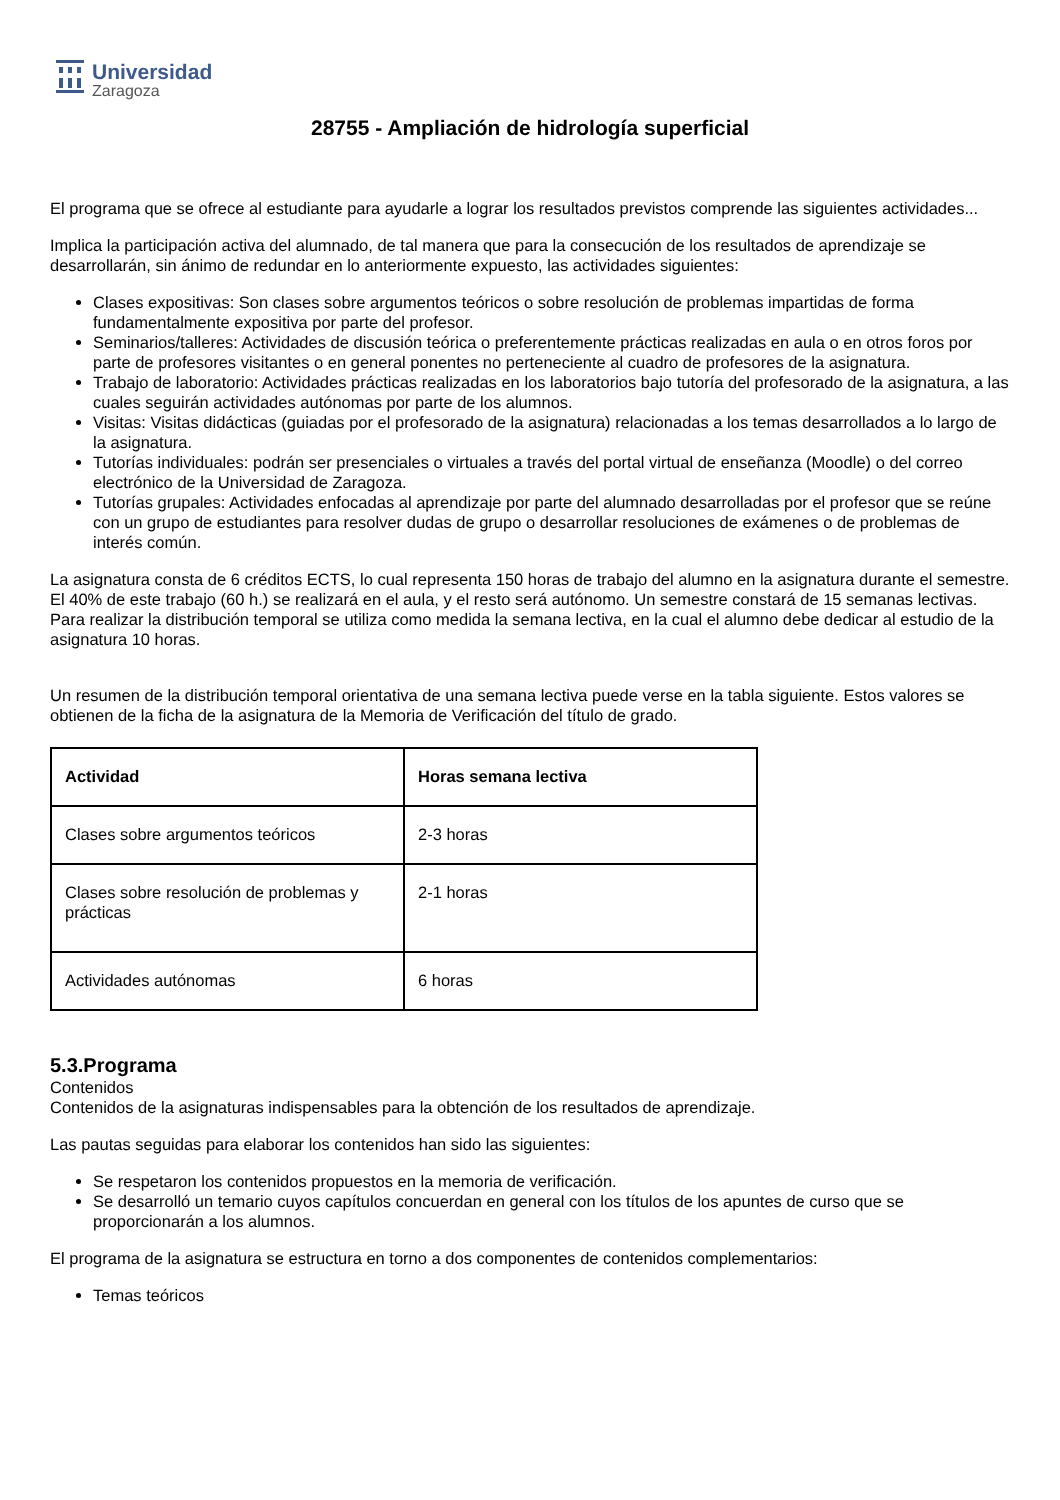Universidad
Zaragoza
28755 - Ampliación de hidrología superficial
El programa que se ofrece al estudiante para ayudarle a lograr los resultados previstos comprende las siguientes actividades...
Implica la participación activa del alumnado, de tal manera que para la consecución de los resultados de aprendizaje se desarrollarán, sin ánimo de redundar en lo anteriormente expuesto, las actividades siguientes:
Clases expositivas: Son clases sobre argumentos teóricos o sobre resolución de problemas impartidas de forma fundamentalmente expositiva por parte del profesor.
Seminarios/talleres: Actividades de discusión teórica o preferentemente prácticas realizadas en aula o en otros foros por parte de profesores visitantes o en general ponentes no perteneciente al cuadro de profesores de la asignatura.
Trabajo de laboratorio: Actividades prácticas realizadas en los laboratorios bajo tutoría del profesorado de la asignatura, a las cuales seguirán actividades autónomas por parte de los alumnos.
Visitas: Visitas didácticas (guiadas por el profesorado de la asignatura) relacionadas a los temas desarrollados a lo largo de la asignatura.
Tutorías individuales: podrán ser presenciales o virtuales a través del portal virtual de enseñanza (Moodle) o del correo electrónico de la Universidad de Zaragoza.
Tutorías grupales: Actividades enfocadas al aprendizaje por parte del alumnado desarrolladas por el profesor que se reúne con un grupo de estudiantes para resolver dudas de grupo o desarrollar resoluciones de exámenes o de problemas de interés común.
La asignatura consta de 6 créditos ECTS, lo cual representa 150 horas de trabajo del alumno en la asignatura durante el semestre. El 40% de este trabajo (60 h.) se realizará en el aula, y el resto será autónomo. Un semestre constará de 15 semanas lectivas. Para realizar la distribución temporal se utiliza como medida la semana lectiva, en la cual el alumno debe dedicar al estudio de la asignatura 10 horas.
Un resumen de la distribución temporal orientativa de una semana lectiva puede verse en la tabla siguiente. Estos valores se obtienen de la ficha de la asignatura de la Memoria de Verificación del título de grado.
| Actividad | Horas semana lectiva |
| --- | --- |
| Clases sobre argumentos teóricos | 2-3 horas |
| Clases sobre resolución de problemas y prácticas | 2-1 horas |
| Actividades autónomas | 6 horas |
5.3.Programa
Contenidos
Contenidos de la asignaturas indispensables para la obtención de los resultados de aprendizaje.
Las pautas seguidas para elaborar los contenidos han sido las siguientes:
Se respetaron los contenidos propuestos en la memoria de verificación.
Se desarrolló un temario cuyos capítulos concuerdan en general con los títulos de los apuntes de curso que se proporcionarán a los alumnos.
El programa de la asignatura se estructura en torno a dos componentes de contenidos complementarios:
Temas teóricos